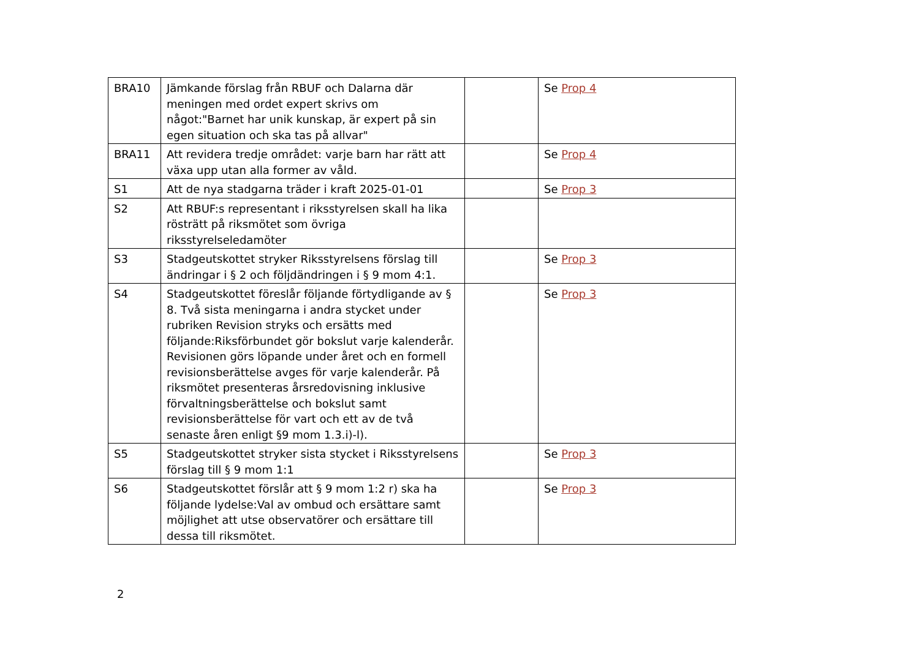| BRA10 | Jämkande förslag från RBUF och Dalarna där meningen med ordet expert skrivs om något:"Barnet har unik kunskap, är expert på sin egen situation och ska tas på allvar" | | Se Prop 4 |
| BRA11 | Att revidera tredje området: varje barn har rätt att växa upp utan alla former av våld. | | Se Prop 4 |
| S1 | Att de nya stadgarna träder i kraft 2025-01-01 | | Se Prop 3 |
| S2 | Att RBUF:s representant i riksstyrelsen skall ha lika rösträtt på riksmötet som övriga riksstyrelseledamöter | | |
| S3 | Stadgeutskottet stryker Riksstyrelsens förslag till ändringar i § 2 och följdändringen i § 9 mom 4:1. | | Se Prop 3 |
| S4 | Stadgeutskottet föreslår följande förtydligande av § 8. Två sista meningarna i andra stycket under rubriken Revision stryks och ersätts med följande:Riksförbundet gör bokslut varje kalenderår. Revisionen görs löpande under året och en formell revisionsberättelse avges för varje kalenderår. På riksmötet presenteras årsredovisning inklusive förvaltningsberättelse och bokslut samt revisionsberättelse för vart och ett av de två senaste åren enligt §9 mom 1.3.i)-l). | | Se Prop 3 |
| S5 | Stadgeutskottet stryker sista stycket i Riksstyrelsens förslag till § 9 mom 1:1 | | Se Prop 3 |
| S6 | Stadgeutskottet förslår att § 9 mom 1:2 r) ska ha följande lydelse:Val av ombud och ersättare samt möjlighet att utse observatörer och ersättare till dessa till riksmötet. | | Se Prop 3 |
2